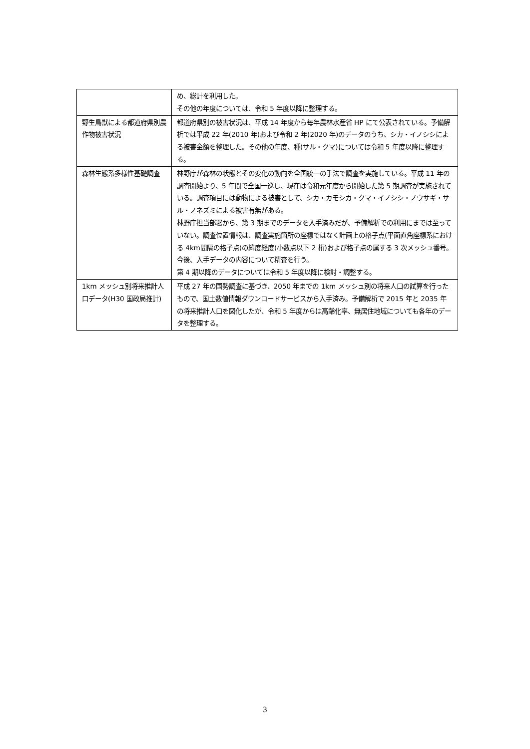| | め、総計を利用した。 その他の年度については、令和 5 年度以降に整理する。 |
| 野生鳥獣による都道府県別農作物被害状況 | 都道府県別の被害状況は、平成 14 年度から毎年農林水産省 HP にて公表されている。予備解析では平成 22 年(2010 年)および令和 2 年(2020 年)のデータのうち、シカ・イノシシによる被害金額を整理した。その他の年度、種(サル・クマ)については令和 5 年度以降に整理する。 |
| 森林生態系多様性基礎調査 | 林野庁が森林の状態とその変化の動向を全国統一の手法で調査を実施している。平成 11 年の調査開始より、5 年間で全国一巡し、現在は令和元年度から開始した第 5 期調査が実施されている。調査項目には動物による被害として、シカ・カモシカ・クマ・イノシシ・ノウサギ・サル・ノネズミによる被害有無がある。 林野庁担当部署から、第 3 期までのデータを入手済みだが、予備解析での利用にまでは至っていない。調査位置情報は、調査実施箇所の座標ではなく計画上の格子点(平面直角座標系における 4km間隔の格子点)の緯度経度(小数点以下 2 桁)および格子点の属する 3 次メッシュ番号。今後、入手データの内容について精査を行う。 第 4 期以降のデータについては令和 5 年度以降に検討・調整する。 |
| 1km メッシュ別将来推計人口データ(H30 国政局推計) | 平成 27 年の国勢調査に基づき、2050 年までの 1km メッシュ別の将来人口の試算を行ったもので、国土数値情報ダウンロードサービスから入手済み。予備解析で 2015 年と 2035 年の将来推計人口を図化したが、令和 5 年度からは高齢化率、無居住地域についても各年のデータを整理する。 |
3